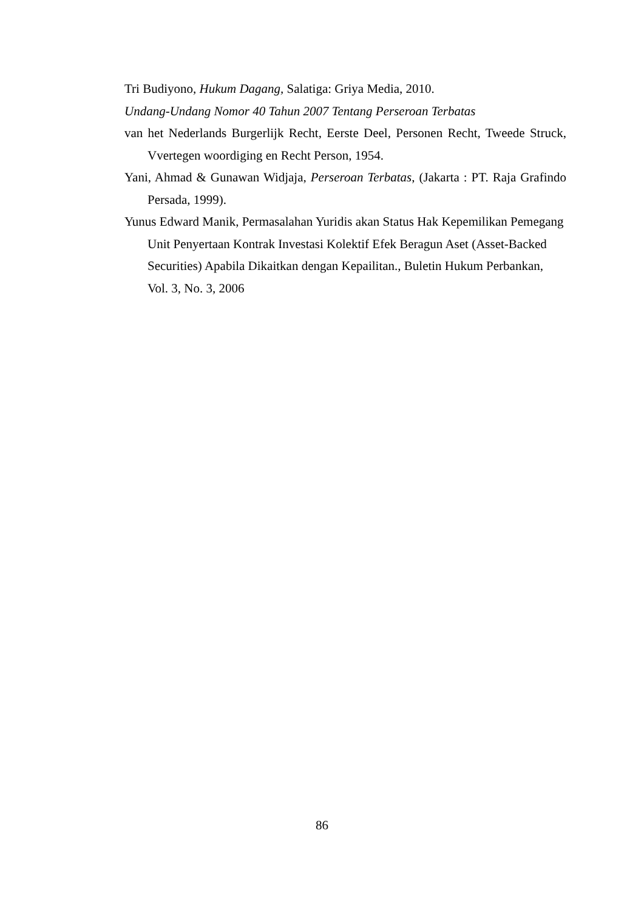Tri Budiyono, Hukum Dagang, Salatiga: Griya Media, 2010.
Undang-Undang Nomor 40 Tahun 2007 Tentang Perseroan Terbatas
van het Nederlands Burgerlijk Recht, Eerste Deel, Personen Recht, Tweede Struck, Vvertegen woordiging en Recht Person, 1954.
Yani, Ahmad & Gunawan Widjaja, Perseroan Terbatas, (Jakarta : PT. Raja Grafindo Persada, 1999).
Yunus Edward Manik, Permasalahan Yuridis akan Status Hak Kepemilikan Pemegang Unit Penyertaan Kontrak Investasi Kolektif Efek Beragun Aset (Asset-Backed Securities) Apabila Dikaitkan dengan Kepailitan., Buletin Hukum Perbankan, Vol. 3, No. 3, 2006
86